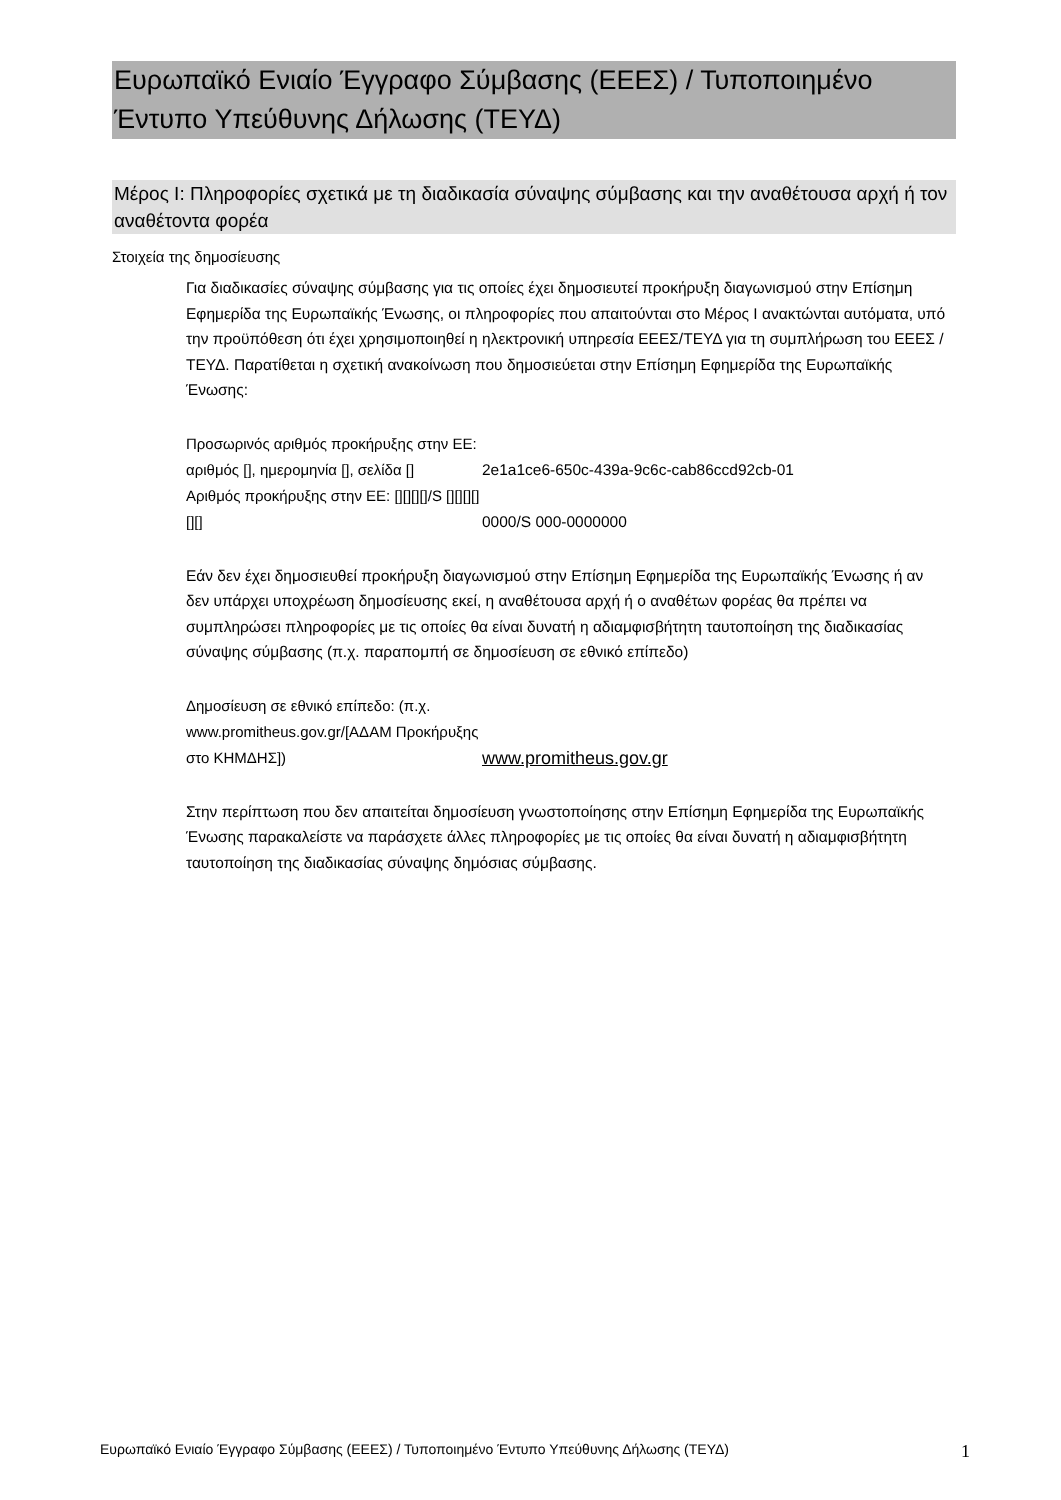Ευρωπαϊκό Ενιαίο Έγγραφο Σύμβασης (ΕΕΕΣ) / Τυποποιημένο Έντυπο Υπεύθυνης Δήλωσης (ΤΕΥΔ)
Μέρος I: Πληροφορίες σχετικά με τη διαδικασία σύναψης σύμβασης και την αναθέτουσα αρχή ή τον αναθέτοντα φορέα
Στοιχεία της δημοσίευσης
Για διαδικασίες σύναψης σύμβασης για τις οποίες έχει δημοσιευτεί προκήρυξη διαγωνισμού στην Επίσημη Εφημερίδα της Ευρωπαϊκής Ένωσης, οι πληροφορίες που απαιτούνται στο Μέρος I ανακτώνται αυτόματα, υπό την προϋπόθεση ότι έχει χρησιμοποιηθεί η ηλεκτρονική υπηρεσία ΕΕΕΣ/ΤΕΥΔ για τη συμπλήρωση του ΕΕΕΣ /ΤΕΥΔ. Παρατίθεται η σχετική ανακοίνωση που δημοσιεύεται στην Επίσημη Εφημερίδα της Ευρωπαϊκής Ένωσης:
| Προσωρινός αριθμός προκήρυξης στην ΕΕ: αριθμός [], ημερομηνία [], σελίδα [] | 2e1a1ce6-650c-439a-9c6c-cab86ccd92cb-01 |
| Αριθμός προκήρυξης στην ΕΕ: [][][][]/S [][][][][][] | 0000/S 000-0000000 |
Εάν δεν έχει δημοσιευθεί προκήρυξη διαγωνισμού στην Επίσημη Εφημερίδα της Ευρωπαϊκής Ένωσης ή αν δεν υπάρχει υποχρέωση δημοσίευσης εκεί, η αναθέτουσα αρχή ή ο αναθέτων φορέας θα πρέπει να συμπληρώσει πληροφορίες με τις οποίες θα είναι δυνατή η αδιαμφισβήτητη ταυτοποίηση της διαδικασίας σύναψης σύμβασης (π.χ. παραπομπή σε δημοσίευση σε εθνικό επίπεδο)
| Δημοσίευση σε εθνικό επίπεδο: (π.χ. www.promitheus.gov.gr/[ΑΔΑΜ Προκήρυξης στο ΚΗΜΔΗΣ]) | www.promitheus.gov.gr |
Στην περίπτωση που δεν απαιτείται δημοσίευση γνωστοποίησης στην Επίσημη Εφημερίδα της Ευρωπαϊκής Ένωσης παρακαλείστε να παράσχετε άλλες πληροφορίες με τις οποίες θα είναι δυνατή η αδιαμφισβήτητη ταυτοποίηση της διαδικασίας σύναψης δημόσιας σύμβασης.
Ευρωπαϊκό Ενιαίο Έγγραφο Σύμβασης (ΕΕΕΣ) / Τυποποιημένο Έντυπο Υπεύθυνης Δήλωσης (ΤΕΥΔ) 1